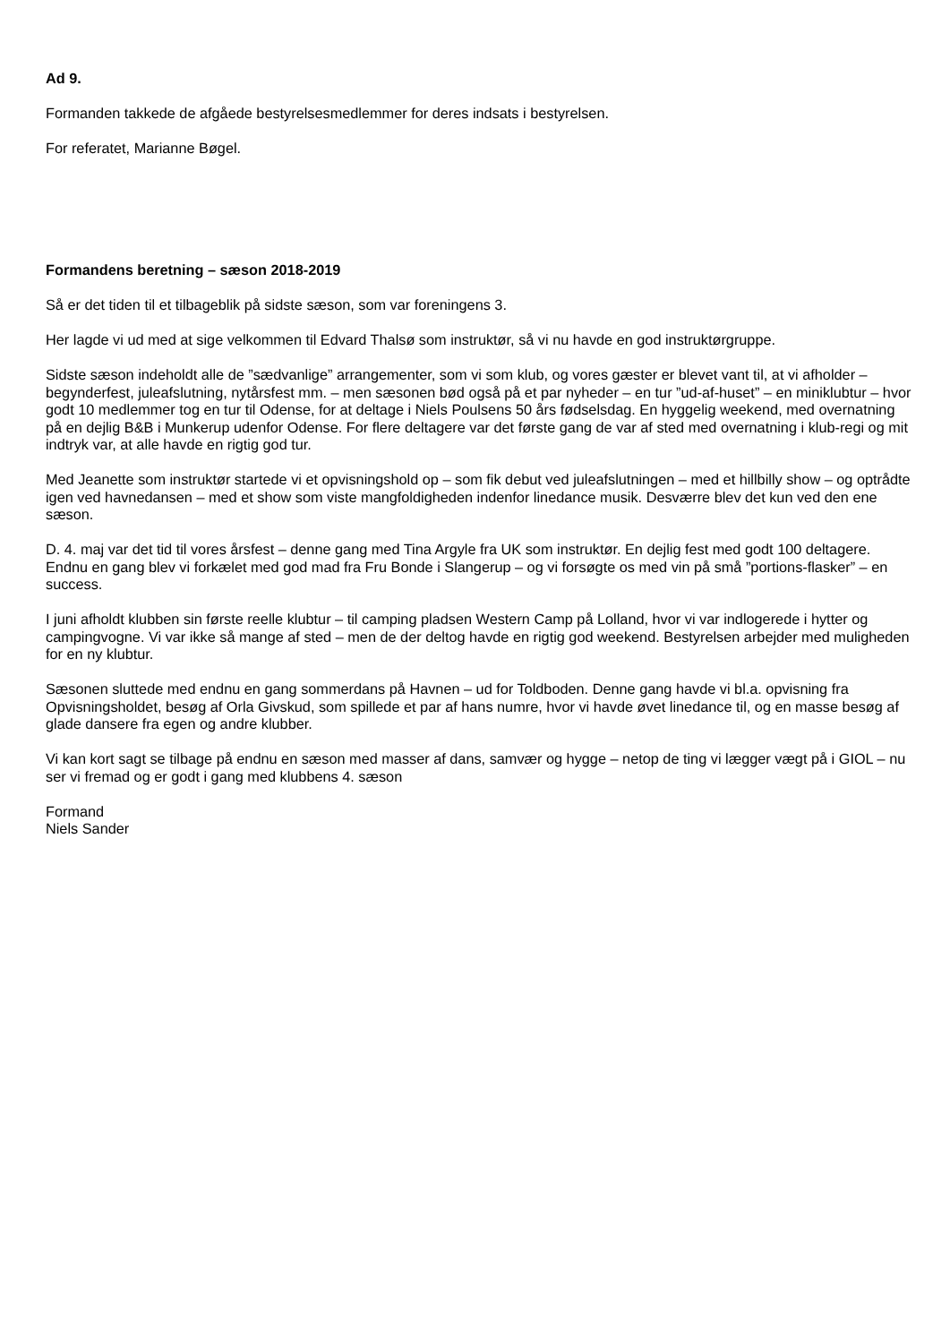Ad 9.
Formanden takkede de afgåede bestyrelsesmedlemmer for deres indsats i bestyrelsen.
For referatet, Marianne Bøgel.
Formandens beretning – sæson 2018-2019
Så er det tiden til et tilbageblik på sidste sæson, som var foreningens 3.
Her lagde vi ud med at sige velkommen til Edvard Thalsø som instruktør, så vi nu havde en god instruktørgruppe.
Sidste sæson indeholdt alle de ”sædvanlige” arrangementer, som vi som klub, og vores gæster er blevet vant til, at vi afholder – begynderfest, juleafslutning, nytårsfest mm. – men sæsonen bød også på et par nyheder – en tur ”ud-af-huset” – en miniklubtur – hvor godt 10 medlemmer tog en tur til Odense, for at deltage i Niels Poulsens 50 års fødselsdag. En hyggelig weekend, med overnatning på en dejlig B&B i Munkerup udenfor Odense. For flere deltagere var det første gang de var af sted med overnatning i klub-regi og mit indtryk var, at alle havde en rigtig god tur.
Med Jeanette som instruktør startede vi et opvisningshold op – som fik debut ved juleafslutningen – med et hillbilly show – og optrådte igen ved havnedansen – med et show som viste mangfoldigheden indenfor linedance musik. Desværre blev det kun ved den ene sæson.
D. 4. maj var det tid til vores årsfest – denne gang med Tina Argyle fra UK som instruktør. En dejlig fest med godt 100 deltagere. Endnu en gang blev vi forkælet med god mad fra Fru Bonde i Slangerup – og vi forsøgte os med vin på små ”portions-flasker” – en success.
I juni afholdt klubben sin første reelle klubtur – til camping pladsen Western Camp på Lolland, hvor vi var indlogerede i hytter og campingvogne. Vi var ikke så mange af sted – men de der deltog havde en rigtig god weekend. Bestyrelsen arbejder med muligheden for en ny klubtur.
Sæsonen sluttede med endnu en gang sommerdans på Havnen – ud for Toldboden. Denne gang havde vi bl.a. opvisning fra Opvisningsholdet, besøg af Orla Givskud, som spillede et par af hans numre, hvor vi havde øvet linedance til, og en masse besøg af glade dansere fra egen og andre klubber.
Vi kan kort sagt se tilbage på endnu en sæson med masser af dans, samvær og hygge – netop de ting vi lægger vægt på i GIOL – nu ser vi fremad og er godt i gang med klubbens 4. sæson
Formand
Niels Sander